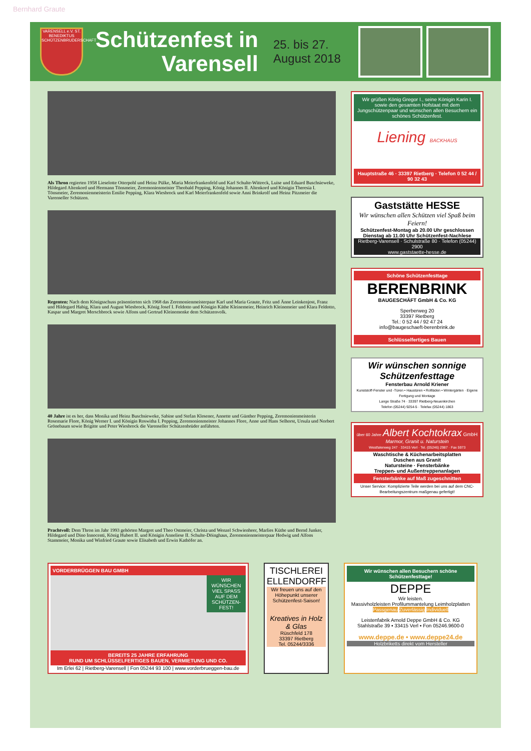Bernhard Graute
VARENSELL e.V. ST. BENEDIKTUS SCHÜTZENBRUDERSCHAFT
Schützenfest in Varensell
25. bis 27. August 2018
Als Thron regierten 1958 Lieselotte Otterpohl und Heinz Pülke, Maria Meierfrankenfeld und Karl Schulte-Wittreck, Luise und Eduard Buschsieweke, Hildegard Altenkord und Hermann Tönsmeier, Zeremonienmeister Theobald Pepping, König Johannes II. Altenkord und Königin Theresia I. Tönsmeier, Zeremonienmeisterin Emilie Pepping, Klara Wiesbrock und Karl Meierfrankenfeld sowie Anni Brinkrolf und Heinz Pitzmeier die Varenseller Schützen.
Regenten: Nach dem Königsschuss präsentierten sich 1968 das Zeremonienmeisterpaar Karl und Maria Graute, Fritz und Änne Leinkenjost, Franz und Hildegard Habig, Klara und August Wiesbrock, König Josef I. Feldotto und Königin Käthe Kleinemeier, Heinrich Kleinemeier und Klara Feldotto, Kaspar und Margret Merschbrock sowie Alfons und Gertrud Kleinemenke dem Schützenvolk.
40 Jahre ist es her, dass Monika und Heinz Buschsieweke, Sabine und Stefan Klesener, Annette und Günther Pepping, Zeremonienmeisterin Rosemarie Flore, König Werner I. und Königin Roswitha I. Pepping, Zeremonienmeister Johannes Flore, Anne und Hans Selhorst, Ursula und Norbert Grönebaum sowie Brigitte und Peter Wiesbrock die Varenseller Schützenbrüder anführten.
Prachtvoll: Dem Thron im Jahr 1993 gehörten Margret und Theo Ostmeier, Christa und Wenzel Schwienheer, Marlies Küthe und Bernd Junker, Hildegard und Dino Innocenti, König Hubert II. und Königin Anneliese II. Schulte-Döinghaus, Zeremonienmeisterpaar Hedwig und Alfons Stammeier, Monika und Winfried Graute sowie Elisabeth und Erwin Kathöfer an.
Wir grüßen König Gregor I., seine Königin Karin I. sowie den gesamten Hofstaat mit dem Jungschützenpaar und wünschen allen Besuchern ein schönes Schützenfest.
Liening BACKHAUS
Hauptstraße 46 · 33397 Rietberg · Telefon 0 52 44 / 90 32 43
Gaststätte HESSE
Wir wünschen allen Schützen viel Spaß beim Feiern!
Schützenfest-Montag ab 20.00 Uhr geschlossen
Dienstag ab 11.00 Uhr Schützenfest-Nachlese
Rietberg-Varensell · Schulstraße 80 · Telefon (05244) 2900
www.gaststaette-hesse.de
Schöne Schützenfesttage
BERENBRINK
BAUGESCHÄFT GmbH & Co. KG
Sperberweg 20
33397 Rietberg
Tel.: 0 52 44 / 92 47 24
info@baugeschaeft-berenbrink.de
Schlüsselfertiges Bauen
Wir wünschen sonnige Schützenfesttage
Fensterbau Arnold Kriener
Kunststoff-Fenster und -Türen • Haustüren • Rollläden • Wintergärten · Eigene Fertigung und Montage
Lange Straße 74 · 33397 Rietberg-Neuenkirchen
Telefon (05244) 9254-5 · Telefax (05244) 1863
über 60 Jahre Albert Kochtokrax GmbH
Marmor, Granit u. Naturstein
Westfalenweg 247 · 33415 Verl · Tel. (05246) 2987 · Fax 5973
Waschtische & Küchenarbeitsplatten
Duschen aus Granit
Natursteine · Fensterbänke
Treppen- und Außentreppenanlagen
Fensterbänke auf Maß zugeschnitten
Unser Service: Komplizierte Teile werden bei uns auf dem CNC-Bearbeitungszentrum maßgenau gefertigt!
VORDERBRÜGGEN BAU GMBH
WIR WÜNSCHEN VIEL SPASS AUF DEM SCHÜTZEN-FEST!
BEREITS 25 JAHRE ERFAHRUNG
RUND UM SCHLÜSSELFERTIGES BAUEN, VERMIETUNG UND CO.
Im Erlei 62 | Rietberg-Varensell | Fon 05244 93 100 | www.vorderbrueggen-bau.de
TISCHLEREI ELLENDORFF
Wir freuen uns auf den Höhepunkt unserer Schützenfest-Saison!
Kreatives in Holz & Glas
Rüschfeld 178
33397 Rietberg
Tel. 05244/3336
Wir wünschen allen Besuchern schöne Schützenfesttage!
DEPPE
Wir leisten.
Massivholzleisten Profilummantelung Leimholzplatten
Passgenau Zuverlässig Individuell
Leistenfabrik Arnold Deppe GmbH & Co. KG
Stahlstraße 39 ▪ 33415 Verl ▪ Fon 05246.9600-0
www.deppe.de • www.deppe24.de
Holzbriketts direkt vom Hersteller